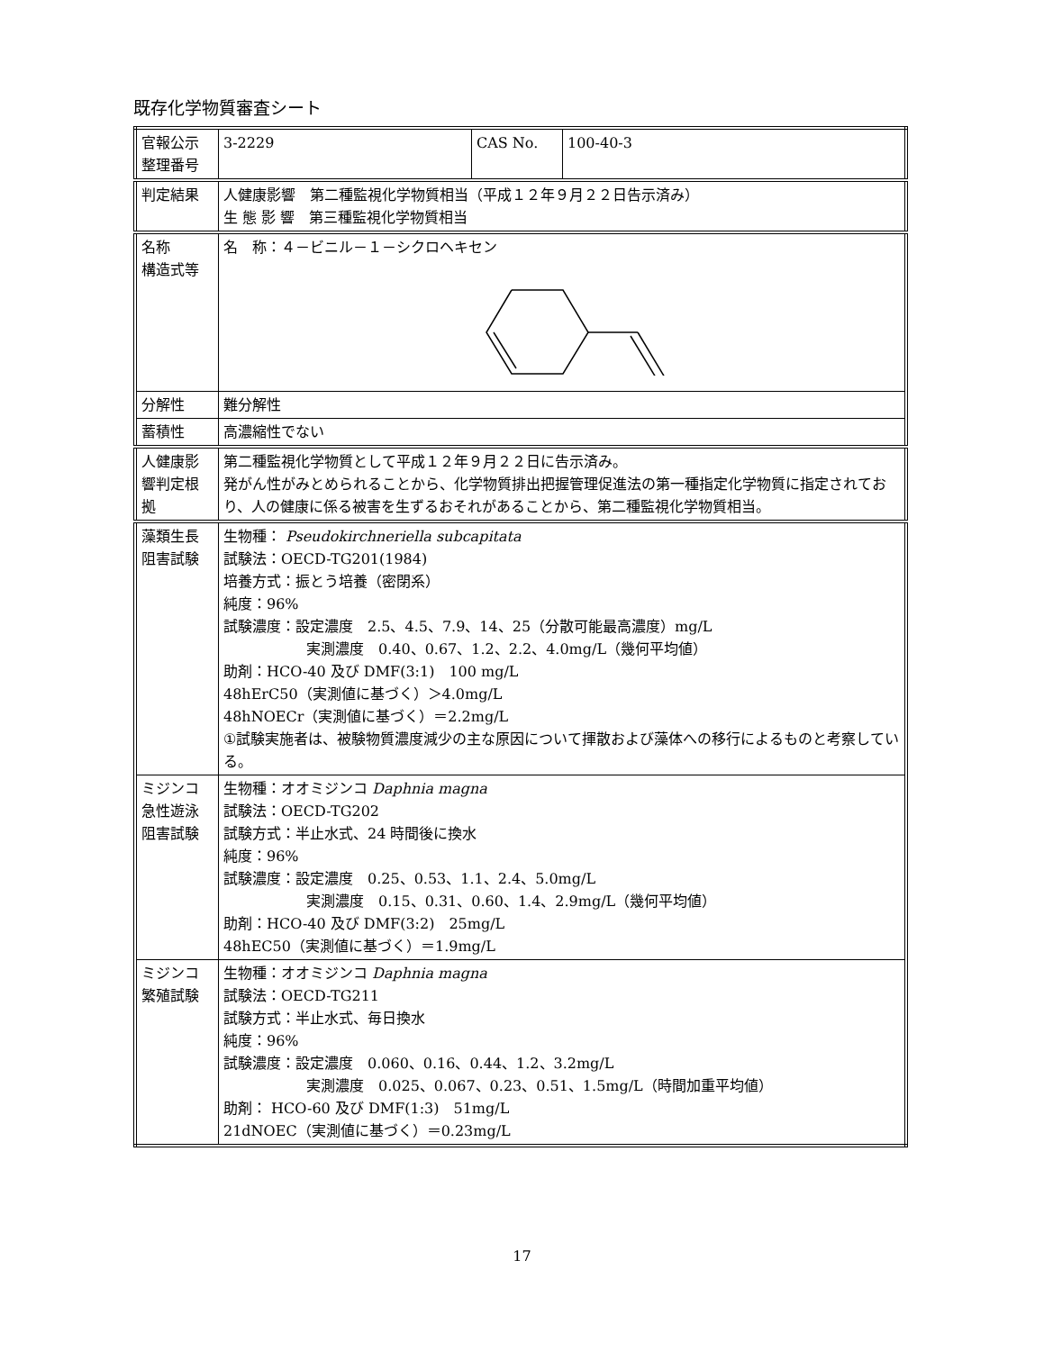既存化学物質審査シート
| 官報公示 整理番号 | 3-2229 | CAS No. | 100-40-3 |
| 判定結果 | 人健康影響 第二種監視化学物質相当（平成１２年９月２２日告示済み） 生 態 影 響 第三種監視化学物質相当 | | |
| 名称 構造式等 | 名 称：４－ビニル－１－シクロヘキセン | | |
| 分解性 | 難分解性 | | |
| 蓄積性 | 高濃縮性でない | | |
| 人健康影 響判定根 拠 | 第二種監視化学物質として平成１２年９月２２日に告示済み。 発がん性がみとめられることから、化学物質排出把握管理促進法の第一種指定化学物質に指定されており、人の健康に係る被害を生ずるおそれがあることから、第二種監視化学物質相当。 | | |
| 藻類生長 阻害試験 | 生物種： Pseudokirchneriella subcapitata 試験法：OECD-TG201(1984) 培養方式：振とう培養（密閉系） 純度：96% 試験濃度：設定濃度 2.5、4.5、7.9、14、25（分散可能最高濃度）mg/L 実測濃度 0.40、0.67、1.2、2.2、4.0mg/L（幾何平均値） 助剤：HCO-40 及び DMF(3:1) 100 mg/L 48hErC50（実測値に基づく）＞4.0mg/L 48hNOECr（実測値に基づく）＝2.2mg/L ①試験実施者は、被験物質濃度減少の主な原因について揮散および藻体への移行によるものと考察している。 | | |
| ミジンコ 急性遊泳 阻害試験 | 生物種：オオミジンコ Daphnia magna 試験法：OECD-TG202 試験方式：半止水式、24 時間後に換水 純度：96% 試験濃度：設定濃度 0.25、0.53、1.1、2.4、5.0mg/L 実測濃度 0.15、0.31、0.60、1.4、2.9mg/L（幾何平均値） 助剤：HCO-40 及び DMF(3:2) 25mg/L 48hEC50（実測値に基づく）＝1.9mg/L | | |
| ミジンコ 繁殖試験 | 生物種：オオミジンコ Daphnia magna 試験法：OECD-TG211 試験方式：半止水式、毎日換水 純度：96% 試験濃度：設定濃度 0.060、0.16、0.44、1.2、3.2mg/L 実測濃度 0.025、0.067、0.23、0.51、1.5mg/L（時間加重平均値） 助剤： HCO-60 及び DMF(1:3) 51mg/L 21dNOEC（実測値に基づく）＝0.23mg/L | | |
17